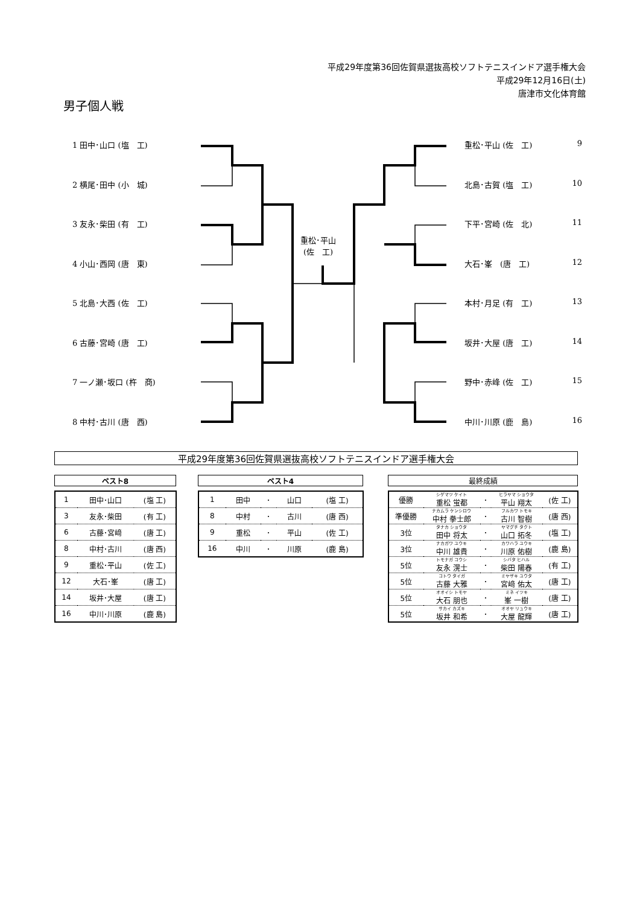平成29年度第36回佐賀県選抜高校ソフトテニスインドア選手権大会
平成29年12月16日(土)
唐津市文化体育館
男子個人戦
1 田中･山口 (塩　工)
2 横尾･田中 (小　城)
3 友永･柴田 (有　工)
4 小山･西岡 (唐　東)
5 北島･大西 (佐　工)
6 古藤･宮崎 (唐　工)
7 一ノ瀬･坂口 (杵　商)
8 中村･古川 (唐　西)
重松･平山 (佐　工) 9
北島･古賀 (塩　工) 10
下平･宮崎 (佐　北) 11
大石･峯　(唐　工) 12
本村･月足 (有　工) 13
坂井･大屋 (唐　工) 14
野中･赤峰 (佐　工) 15
中川･川原 (鹿　島) 16
重松･平山
(佐　工)
平成29年度第36回佐賀県選抜高校ソフトテニスインドア選手権大会
ベスト8 ベスト4 最終成績
| 1 | 田中･山口 | (塩 工) |
| 3 | 友永･柴田 | (有 工) |
| 6 | 古藤･宮﨑 | (唐 工) |
| 8 | 中村･古川 | (唐 西) |
| 9 | 重松･平山 | (佐 工) |
| 12 | 大石･峯 | (唐 工) |
| 14 | 坂井･大屋 | (唐 工) |
| 16 | 中川･川原 | (鹿 島) |
| 1 | 田中 | ･ | 山口 | (塩 工) |
| 8 | 中村 | ･ | 古川 | (唐 西) |
| 9 | 重松 | ･ | 平山 | (佐 工) |
| 16 | 中川 | ･ | 川原 | (鹿 島) |
| 優勝 | シゲマツ ケイト 重松 蛍都 | ･ | ヒラヤマ ショウタ 平山 翔太 | (佐 工) |
| 準優勝 | ナカムラ ケンシロウ 中村 拳士郎 | ･ | フルカワ トモキ 古川 智樹 | (唐 西) |
| 3位 | タナカ ショウタ 田中 将太 | ･ | ヤマグチ タクト 山口 拓冬 | (塩 工) |
| 3位 | ナカガワ ユウキ 中川 雄貴 | ･ | カワハラ ユウキ 川原 佑樹 | (鹿 島) |
| 5位 | トモナガ コウシ 友永 滉士 | ･ | シバタ ヒハル 柴田 陽春 | (有 工) |
| 5位 | コトウ タイガ 古藤 大雅 | ･ | ミヤザキ ユウタ 宮﨑 佑太 | (唐 工) |
| 5位 | オオイシ トモヤ 大石 朋也 | ･ | ミネ イツキ 峯 一樹 | (唐 工) |
| 5位 | サカイ カズキ 坂井 和希 | ･ | オオヤ リュウキ 大屋 龍輝 | (唐 工) |